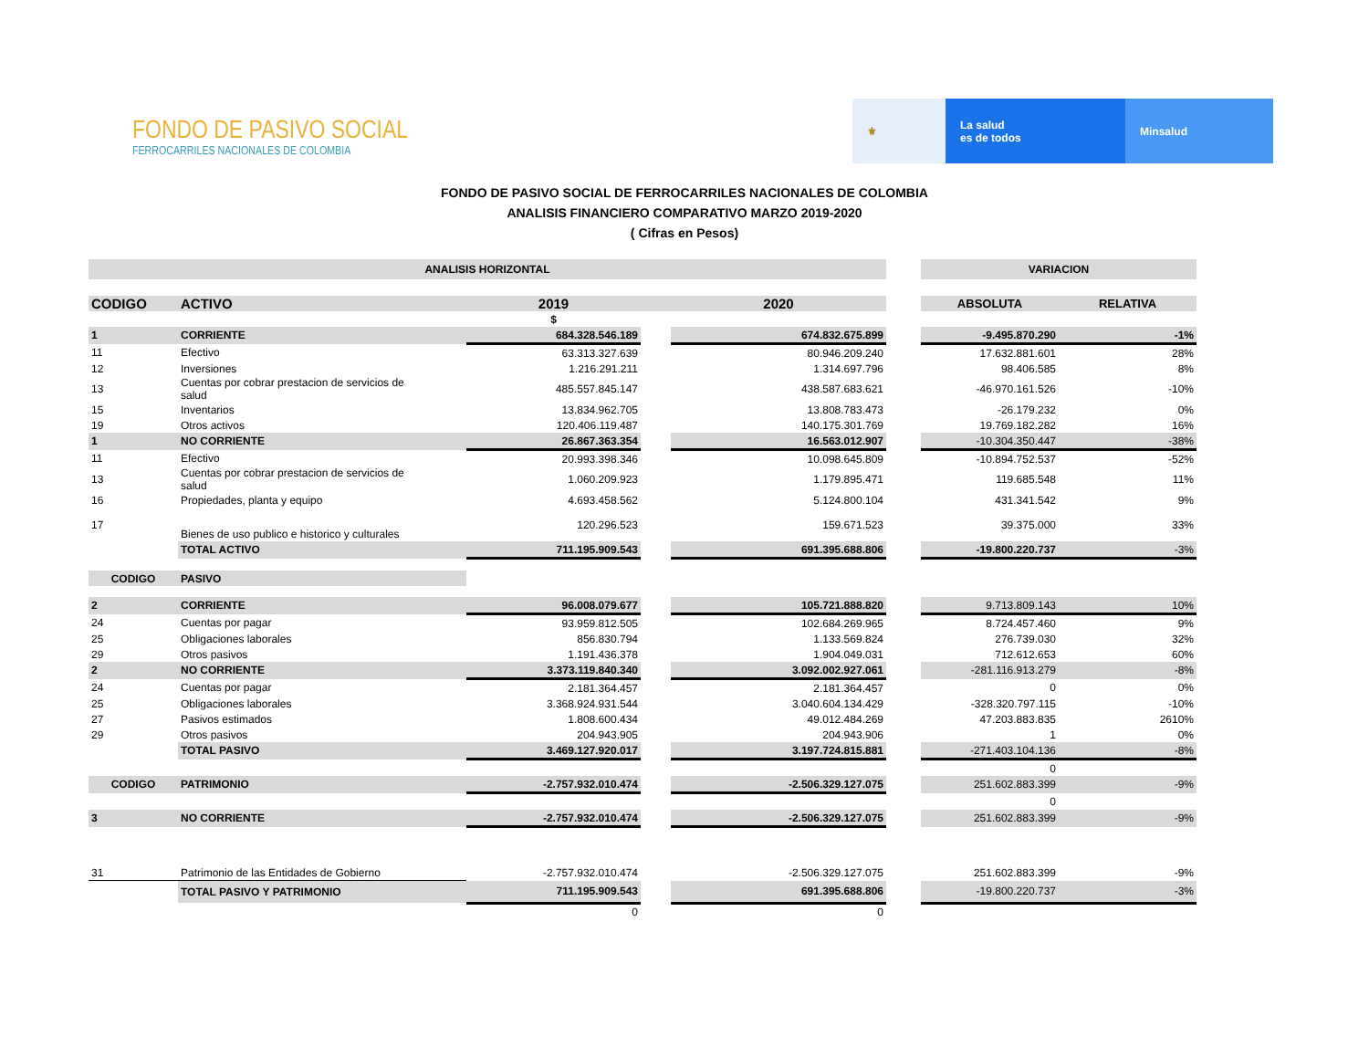FONDO DE PASIVO SOCIAL
FERROCARRILES NACIONALES DE COLOMBIA
⚜ La salud
es de todos
Minsalud
FONDO DE PASIVO SOCIAL DE FERROCARRILES NACIONALES DE COLOMBIA
ANALISIS FINANCIERO COMPARATIVO MARZO 2019-2020
( Cifras en Pesos)
| ANALISIS HORIZONTAL | | | | | | VARIACION | |
| CODIGO | ACTIVO | 2019 | | 2020 | | ABSOLUTA | RELATIVA |
| | | $ | | | | | |
| 1 | CORRIENTE | 684.328.546.189 | | 674.832.675.899 | | -9.495.870.290 | -1% |
| 11 | Efectivo | 63.313.327.639 | | 80.946.209.240 | | 17.632.881.601 | 28% |
| 12 | Inversiones | 1.216.291.211 | | 1.314.697.796 | | 98.406.585 | 8% |
| 13 | Cuentas por cobrar prestacion de servicios de salud | 485.557.845.147 | | 438.587.683.621 | | -46.970.161.526 | -10% |
| 15 | Inventarios | 13.834.962.705 | | 13.808.783.473 | | -26.179.232 | 0% |
| 19 | Otros activos | 120.406.119.487 | | 140.175.301.769 | | 19.769.182.282 | 16% |
| 1 | NO CORRIENTE | 26.867.363.354 | | 16.563.012.907 | | -10.304.350.447 | -38% |
| 11 | Efectivo | 20.993.398.346 | | 10.098.645.809 | | -10.894.752.537 | -52% |
| 13 | Cuentas por cobrar prestacion de servicios de salud | 1.060.209.923 | | 1.179.895.471 | | 119.685.548 | 11% |
| 16 | Propiedades, planta y equipo | 4.693.458.562 | | 5.124.800.104 | | 431.341.542 | 9% |
| 17 | Bienes de uso publico e historico y culturales | 120.296.523 | | 159.671.523 | | 39.375.000 | 33% |
| | TOTAL ACTIVO | 711.195.909.543 | | 691.395.688.806 | | -19.800.220.737 | -3% |
| CODIGO | PASIVO | | | | | | |
| 2 | CORRIENTE | 96.008.079.677 | | 105.721.888.820 | | 9.713.809.143 | 10% |
| 24 | Cuentas por pagar | 93.959.812.505 | | 102.684.269.965 | | 8.724.457.460 | 9% |
| 25 | Obligaciones laborales | 856.830.794 | | 1.133.569.824 | | 276.739.030 | 32% |
| 29 | Otros pasivos | 1.191.436.378 | | 1.904.049.031 | | 712.612.653 | 60% |
| 2 | NO CORRIENTE | 3.373.119.840.340 | | 3.092.002.927.061 | | -281.116.913.279 | -8% |
| 24 | Cuentas por pagar | 2.181.364.457 | | 2.181.364.457 | | 0 | 0% |
| 25 | Obligaciones laborales | 3.368.924.931.544 | | 3.040.604.134.429 | | -328.320.797.115 | -10% |
| 27 | Pasivos estimados | 1.808.600.434 | | 49.012.484.269 | | 47.203.883.835 | 2610% |
| 29 | Otros pasivos | 204.943.905 | | 204.943.906 | | 1 | 0% |
| | TOTAL PASIVO | 3.469.127.920.017 | | 3.197.724.815.881 | | -271.403.104.136 | -8% |
| | | | | | | 0 | |
| CODIGO | PATRIMONIO | -2.757.932.010.474 | | -2.506.329.127.075 | | 251.602.883.399 | -9% |
| | | | | | | 0 | |
| 3 | NO CORRIENTE | -2.757.932.010.474 | | -2.506.329.127.075 | | 251.602.883.399 | -9% |
| 31 | Patrimonio de las Entidades de Gobierno | -2.757.932.010.474 | | -2.506.329.127.075 | | 251.602.883.399 | -9% |
| | TOTAL PASIVO Y PATRIMONIO | 711.195.909.543 | | 691.395.688.806 | | -19.800.220.737 | -3% |
| | | 0 | | 0 | | | |